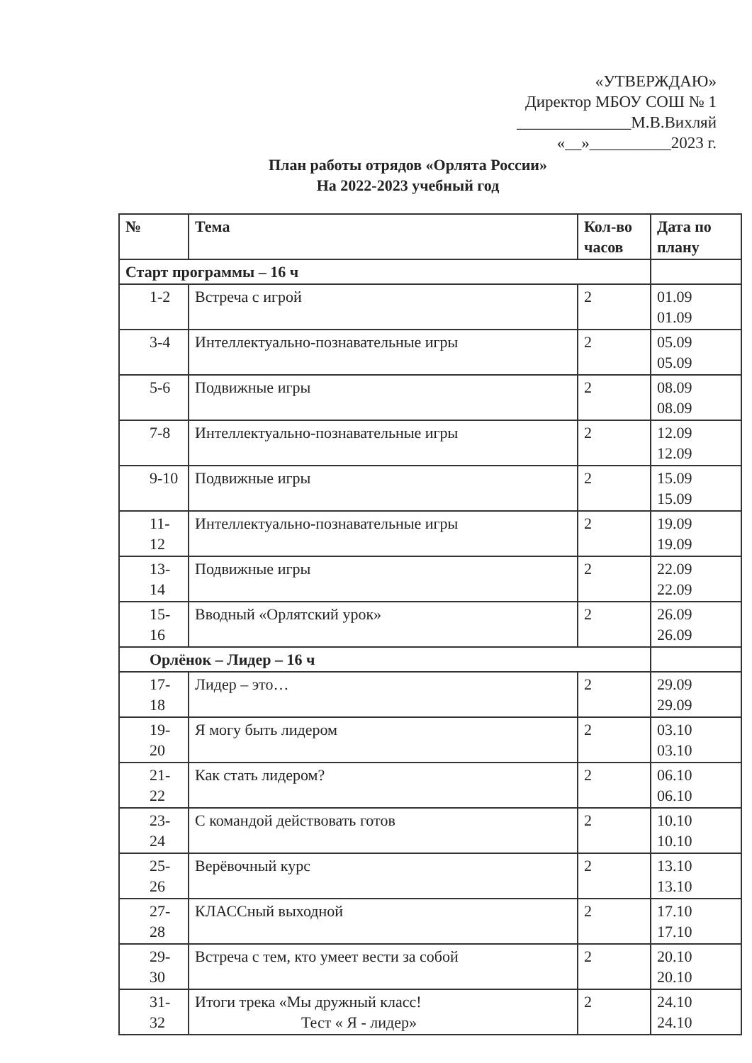«УТВЕРЖДАЮ»
Директор МБОУ СОШ № 1
______________М.В.Вихляй
«__»__________2023 г.
План работы отрядов «Орлята России»
На 2022-2023 учебный год
| № | Тема | Кол-во часов | Дата по плану |
| --- | --- | --- | --- |
| Старт программы – 16 ч | | | |
| 1-2 | Встреча с игрой | 2 | 01.09 01.09 |
| 3-4 | Интеллектуально-познавательные игры | 2 | 05.09 05.09 |
| 5-6 | Подвижные игры | 2 | 08.09 08.09 |
| 7-8 | Интеллектуально-познавательные игры | 2 | 12.09 12.09 |
| 9-10 | Подвижные игры | 2 | 15.09 15.09 |
| 11-12 | Интеллектуально-познавательные игры | 2 | 19.09 19.09 |
| 13-14 | Подвижные игры | 2 | 22.09 22.09 |
| 15-16 | Вводный «Орлятский урок» | 2 | 26.09 26.09 |
| Орлёнок – Лидер – 16 ч | | | |
| 17-18 | Лидер – это… | 2 | 29.09 29.09 |
| 19-20 | Я могу быть лидером | 2 | 03.10 03.10 |
| 21-22 | Как стать лидером? | 2 | 06.10 06.10 |
| 23-24 | С командой действовать готов | 2 | 10.10 10.10 |
| 25-26 | Верёвочный курс | 2 | 13.10 13.10 |
| 27-28 | КЛАССный выходной | 2 | 17.10 17.10 |
| 29-30 | Встреча с тем, кто умеет вести за собой | 2 | 20.10 20.10 |
| 31-32 | Итоги трека «Мы дружный класс! Тест « Я - лидер» | 2 | 24.10 24.10 |